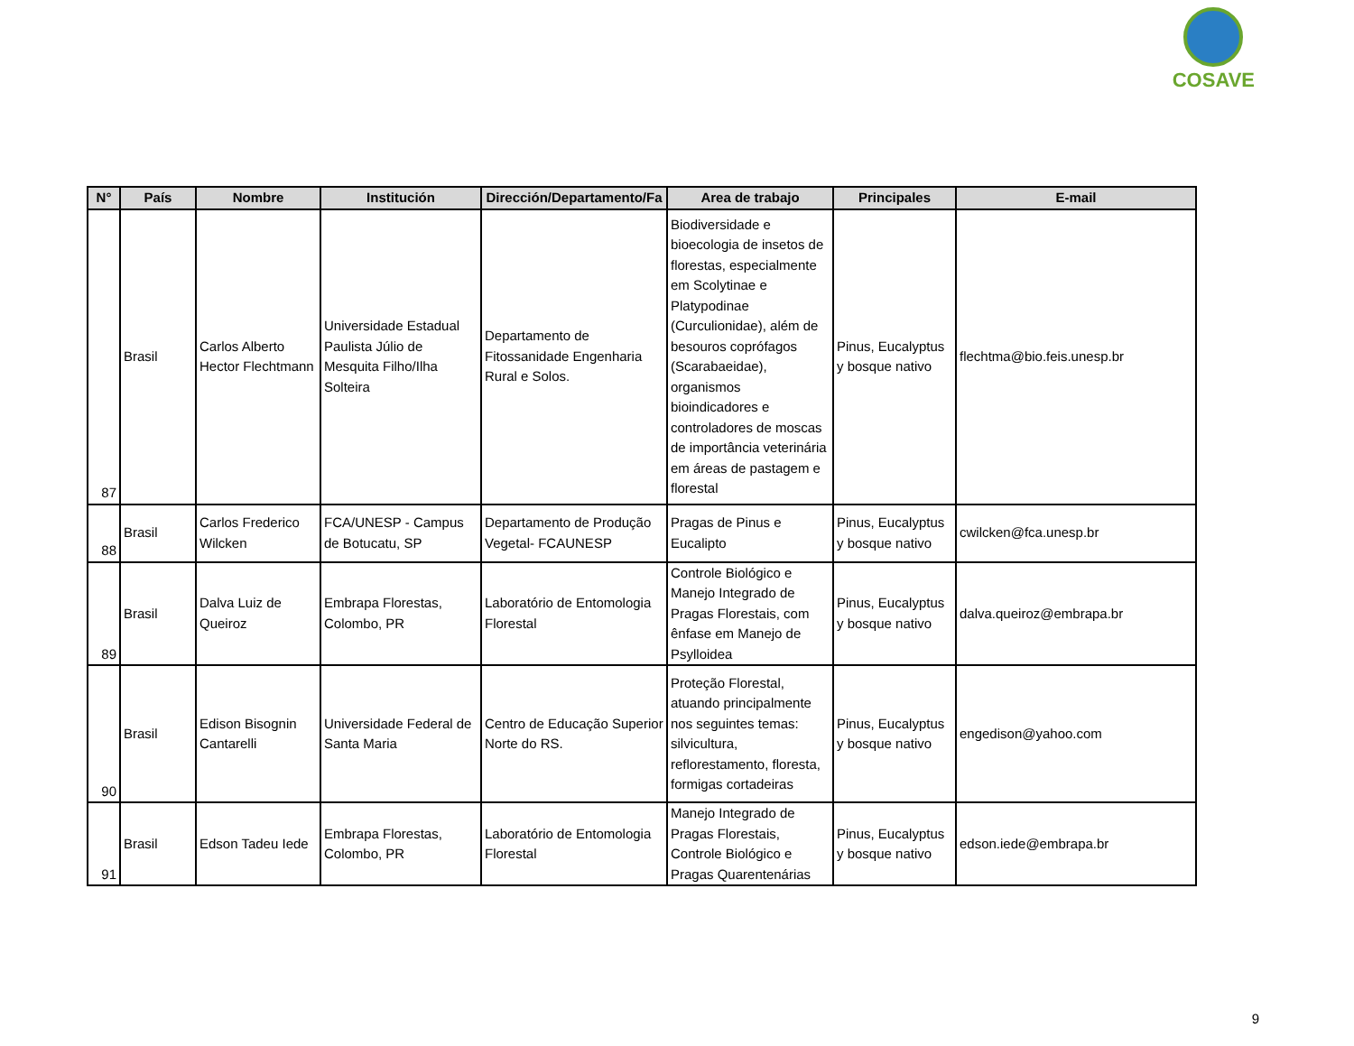COSAVE
| N° | País | Nombre | Institución | Dirección/Departamento/Fa | Area de trabajo | Principales | E-mail |
| --- | --- | --- | --- | --- | --- | --- | --- |
| 87 | Brasil | Carlos Alberto Hector Flechtmann | Universidade Estadual Paulista Júlio de Mesquita Filho/Ilha Solteira | Departamento de Fitossanidade Engenharia Rural e Solos. | Biodiversidade e bioecologia de insetos de florestas, especialmente em Scolytinae e Platypodinae (Curculionidae), além de besouros coprófagos (Scarabaeidae), organismos bioindicadores e controladores de moscas de importância veterinária em áreas de pastagem e florestal | Pinus, Eucalyptus y bosque nativo | flechtma@bio.feis.unesp.br |
| 88 | Brasil | Carlos Frederico Wilcken | FCA/UNESP - Campus de Botucatu, SP | Departamento de Produção Vegetal- FCAUNESP | Pragas de Pinus e Eucalipto | Pinus, Eucalyptus y bosque nativo | cwilcken@fca.unesp.br |
| 89 | Brasil | Dalva Luiz de Queiroz | Embrapa Florestas, Colombo, PR | Laboratório de Entomologia Florestal | Controle Biológico e Manejo Integrado de Pragas Florestais, com ênfase em Manejo de Psylloidea | Pinus, Eucalyptus y bosque nativo | dalva.queiroz@embrapa.br |
| 90 | Brasil | Edison Bisognin Cantarelli | Universidade Federal de Santa Maria | Centro de Educação Superior Norte do RS. | Proteção Florestal, atuando principalmente nos seguintes temas: silvicultura, reflorestamento, floresta, formigas cortadeiras | Pinus, Eucalyptus y bosque nativo | engedison@yahoo.com |
| 91 | Brasil | Edson Tadeu Iede | Embrapa Florestas, Colombo, PR | Laboratório de Entomologia Florestal | Manejo Integrado de Pragas Florestais, Controle Biológico e Pragas Quarentenárias | Pinus, Eucalyptus y bosque nativo | edson.iede@embrapa.br |
9